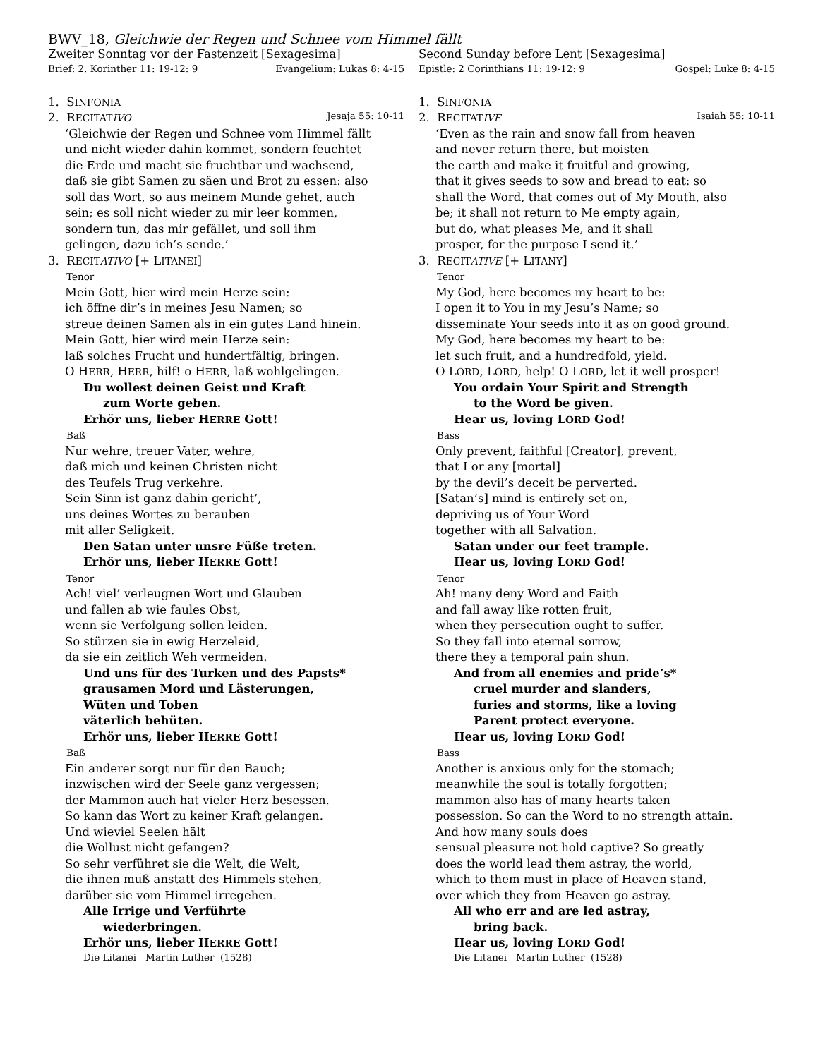BWV_18, Gleichwie der Regen und Schnee vom Himmel fällt
Zweiter Sonntag vor der Fastenzeit [Sexagesima]
Brief: 2. Korinther 11: 19-12: 9 Evangelium: Lukas 8: 4-15
1. SINFONIA
2. RECITAT IVO Jesaja 55: 10-11
‘Gleichwie der Regen und Schnee vom Himmel fällt
und nicht wieder dahin kommet, sondern feuchtet
die Erde und macht sie fruchtbar und wachsend,
daß sie gibt Samen zu säen und Brot zu essen: also
soll das Wort, so aus meinem Munde gehet, auch
sein; es soll nicht wieder zu mir leer kommen,
sondern tun, das mir gefället, und soll ihm
gelingen, dazu ich’s sende.’
3. RECIT ATIVO [+ LITANEI]
Tenor
Mein Gott, hier wird mein Herze sein:
ich öffne dir’s in meines Jesu Namen; so
streue deinen Samen als in ein gutes Land hinein.
Mein Gott, hier wird mein Herze sein:
laß solches Frucht und hundertfältig, bringen.
O HERR, HERR, hilf! o HERR, laß wohlgelingen.
Du wollest deinen Geist und Kraft
zum Worte geben.
Erhör uns, lieber HERRE Gott!
Baß
Nur wehre, treuer Vater, wehre,
daß mich und keinen Christen nicht
des Teufels Trug verkehre.
Sein Sinn ist ganz dahin gericht’,
uns deines Wortes zu berauben
mit aller Seligkeit.
Den Satan unter unsre Füße treten.
Erhör uns, lieber HERRE Gott!
Tenor
Ach! viel’ verleugnen Wort und Glauben
und fallen ab wie faules Obst,
wenn sie Verfolgung sollen leiden.
So stürzen sie in ewig Herzeleid,
da sie ein zeitlich Weh vermeiden.
Und uns für des Turken und des Papsts*
grausamen Mord und Lästerungen,
Wüten und Toben
väterlich behüten.
Erhör uns, lieber HERRE Gott!
Baß
Ein anderer sorgt nur für den Bauch;
inzwischen wird der Seele ganz vergessen;
der Mammon auch hat vieler Herz besessen.
So kann das Wort zu keiner Kraft gelangen.
Und wieviel Seelen hält
die Wollust nicht gefangen?
So sehr verführet sie die Welt, die Welt,
die ihnen muß anstatt des Himmels stehen,
darüber sie vom Himmel irregehen.
Alle Irrige und Verführte
wiederbringen.
Erhör uns, lieber HERRE Gott!
Die Litanei Martin Luther (1528)
Second Sunday before Lent [Sexagesima]
Epistle: 2 Corinthians 11: 19-12: 9 Gospel: Luke 8: 4-15
1. SINFONIA
2. RECITAT IVE Isaiah 55: 10-11
‘Even as the rain and snow fall from heaven
and never return there, but moisten
the earth and make it fruitful and growing,
that it gives seeds to sow and bread to eat: so
shall the Word, that comes out of My Mouth, also
be; it shall not return to Me empty again,
but do, what pleases Me, and it shall
prosper, for the purpose I send it.’
3. RECIT ATIVE [+ LITANY]
Tenor
My God, here becomes my heart to be:
I open it to You in my Jesu’s Name; so
disseminate Your seeds into it as on good ground.
My God, here becomes my heart to be:
let such fruit, and a hundredfold, yield.
O LORD, LORD, help! O LORD, let it well prosper!
You ordain Your Spirit and Strength
to the Word be given.
Hear us, loving LORD God!
Bass
Only prevent, faithful [Creator], prevent,
that I or any [mortal]
by the devil’s deceit be perverted.
[Satan’s] mind is entirely set on,
depriving us of Your Word
together with all Salvation.
Satan under our feet trample.
Hear us, loving LORD God!
Tenor
Ah! many deny Word and Faith
and fall away like rotten fruit,
when they persecution ought to suffer.
So they fall into eternal sorrow,
there they a temporal pain shun.
And from all enemies and pride’s*
cruel murder and slanders,
furies and storms, like a loving
Parent protect everyone.
Hear us, loving LORD God!
Bass
Another is anxious only for the stomach;
meanwhile the soul is totally forgotten;
mammon also has of many hearts taken
possession. So can the Word to no strength attain.
And how many souls does
sensual pleasure not hold captive? So greatly
does the world lead them astray, the world,
which to them must in place of Heaven stand,
over which they from Heaven go astray.
All who err and are led astray,
bring back.
Hear us, loving LORD God!
Die Litanei Martin Luther (1528)